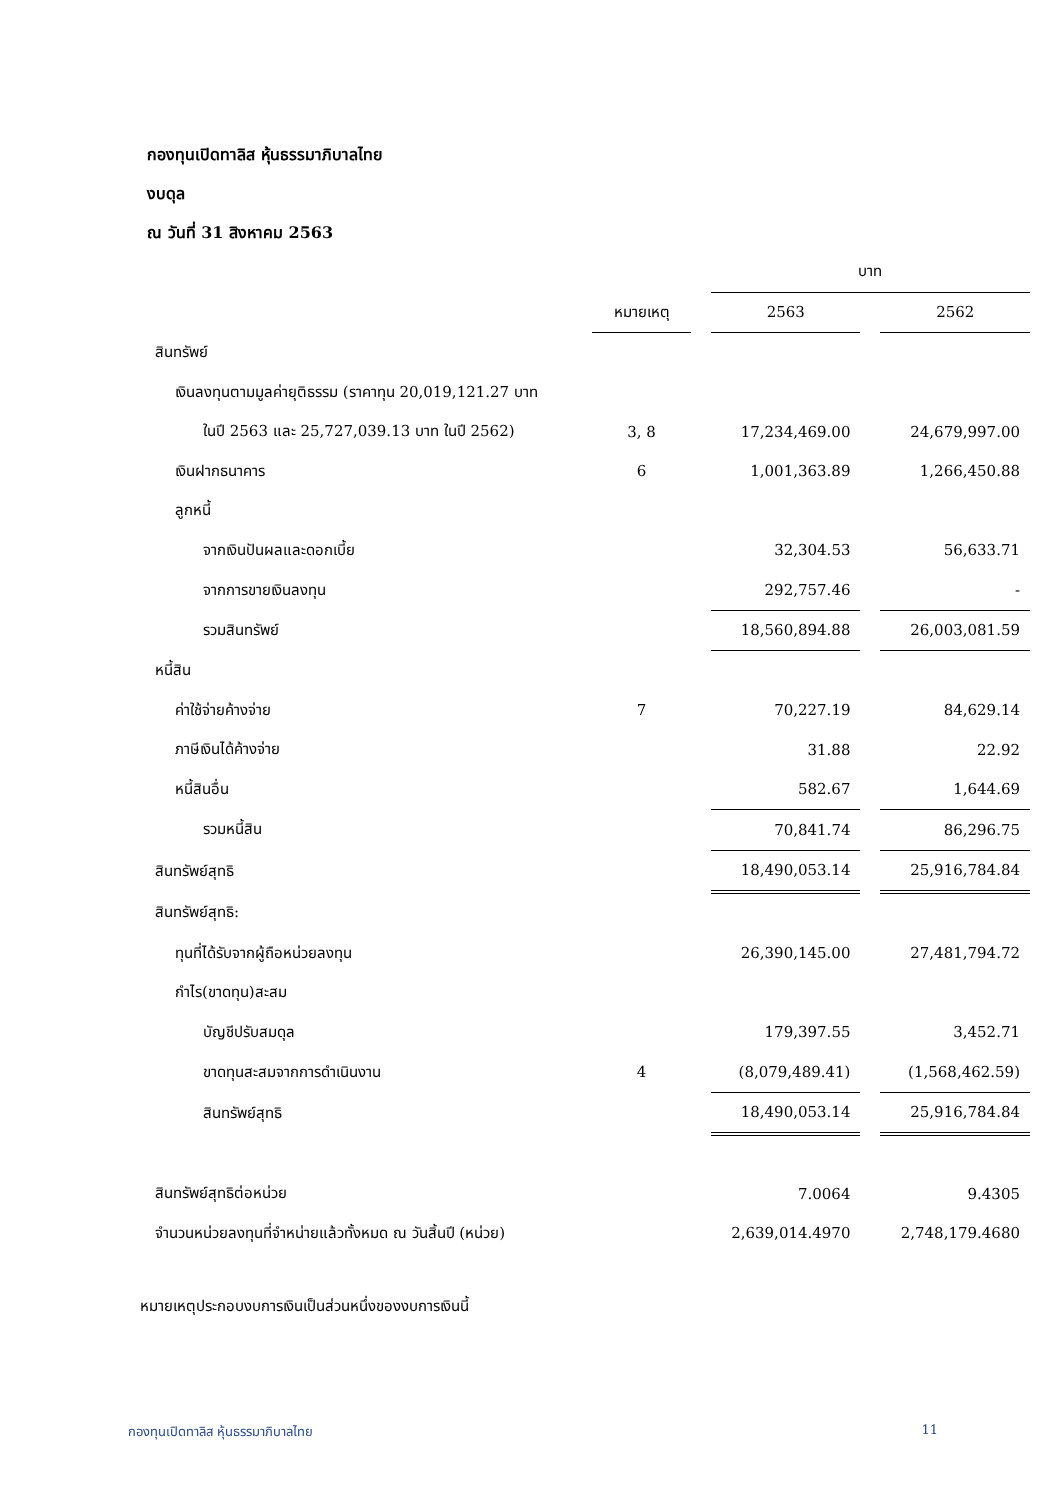กองทุนเปิดทาลิส หุ้นธรรมาภิบาลไทย
งบดุล
ณ วันที่ 31 สิงหาคม 2563
| | | | บาท | | |
| | หมายเหตุ | | 2563 | | 2562 |
| สินทรัพย์ | | | | | |
| เงินลงทุนตามมูลค่ายุติธรรม (ราคาทุน 20,019,121.27 บาท | | | | | |
| ในปี 2563 และ 25,727,039.13 บาท ในปี 2562) | 3, 8 | | 17,234,469.00 | | 24,679,997.00 |
| เงินฝากธนาคาร | 6 | | 1,001,363.89 | | 1,266,450.88 |
| ลูกหนี้ | | | | | |
| จากเงินปันผลและดอกเบี้ย | | | 32,304.53 | | 56,633.71 |
| จากการขายเงินลงทุน | | | 292,757.46 | | - |
| รวมสินทรัพย์ | | | 18,560,894.88 | | 26,003,081.59 |
| หนี้สิน | | | | | |
| ค่าใช้จ่ายค้างจ่าย | 7 | | 70,227.19 | | 84,629.14 |
| ภาษีเงินได้ค้างจ่าย | | | 31.88 | | 22.92 |
| หนี้สินอื่น | | | 582.67 | | 1,644.69 |
| รวมหนี้สิน | | | 70,841.74 | | 86,296.75 |
| สินทรัพย์สุทธิ | | | 18,490,053.14 | | 25,916,784.84 |
| สินทรัพย์สุทธิ: | | | | | |
| ทุนที่ได้รับจากผู้ถือหน่วยลงทุน | | | 26,390,145.00 | | 27,481,794.72 |
| กำไร(ขาดทุน)สะสม | | | | | |
| บัญชีปรับสมดุล | | | 179,397.55 | | 3,452.71 |
| ขาดทุนสะสมจากการดำเนินงาน | 4 | | (8,079,489.41) | | (1,568,462.59) |
| สินทรัพย์สุทธิ | | | 18,490,053.14 | | 25,916,784.84 |
| สินทรัพย์สุทธิต่อหน่วย | | | 7.0064 | | 9.4305 |
| จำนวนหน่วยลงทุนที่จำหน่ายแล้วทั้งหมด ณ วันสิ้นปี (หน่วย) | | | 2,639,014.4970 | | 2,748,179.4680 |
หมายเหตุประกอบงบการเงินเป็นส่วนหนึ่งของงบการเงินนี้
กองทุนเปิดทาลิส หุ้นธรรมาภิบาลไทย 11